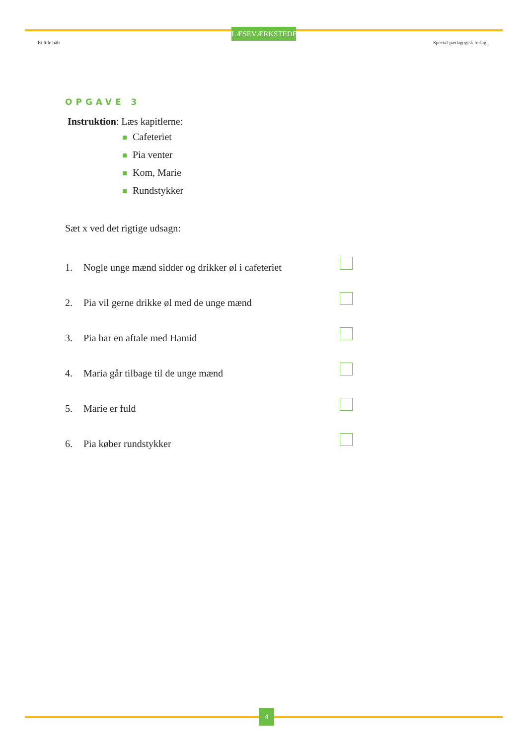LÆSEVÆRKSTEDET
Et lille håb Special-pædagogisk forlag
OPGAVE 3
Instruktion: Læs kapitlerne:
Cafeteriet
Pia venter
Kom, Marie
Rundstykker
Sæt x ved det rigtige udsagn:
1. Nogle unge mænd sidder og drikker øl i cafeteriet
2. Pia vil gerne drikke øl med de unge mænd
3. Pia har en aftale med Hamid
4. Maria går tilbage til de unge mænd
5. Marie er fuld
6. Pia køber rundstykker
4